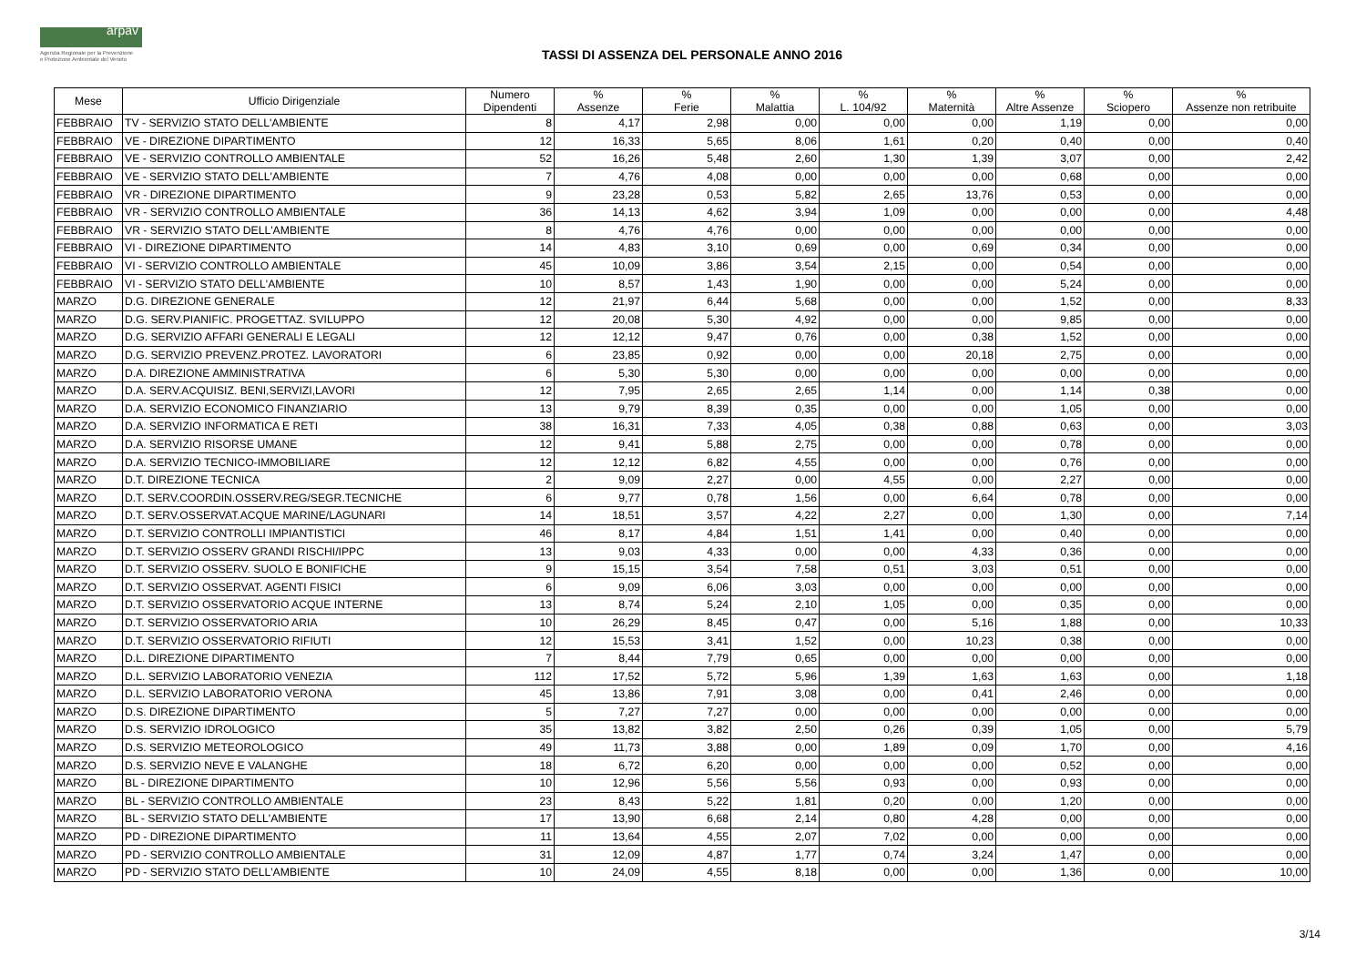arpav
Agenzia Regionale per la Prevenzione
e Protezione Ambientale del Veneto
TASSI DI ASSENZA DEL PERSONALE ANNO 2016
| Mese | Ufficio Dirigenziale | Numero Dipendenti | % Assenze | % Ferie | % Malattia | % L. 104/92 | % Maternità | % Altre Assenze | % Sciopero | % Assenze non retribuite |
| --- | --- | --- | --- | --- | --- | --- | --- | --- | --- | --- |
| FEBBRAIO | TV - SERVIZIO STATO DELL'AMBIENTE | 8 | 4,17 | 2,98 | 0,00 | 0,00 | 0,00 | 1,19 | 0,00 | 0,00 |
| FEBBRAIO | VE - DIREZIONE DIPARTIMENTO | 12 | 16,33 | 5,65 | 8,06 | 1,61 | 0,20 | 0,40 | 0,00 | 0,40 |
| FEBBRAIO | VE - SERVIZIO CONTROLLO AMBIENTALE | 52 | 16,26 | 5,48 | 2,60 | 1,30 | 1,39 | 3,07 | 0,00 | 2,42 |
| FEBBRAIO | VE - SERVIZIO STATO DELL'AMBIENTE | 7 | 4,76 | 4,08 | 0,00 | 0,00 | 0,00 | 0,68 | 0,00 | 0,00 |
| FEBBRAIO | VR - DIREZIONE DIPARTIMENTO | 9 | 23,28 | 0,53 | 5,82 | 2,65 | 13,76 | 0,53 | 0,00 | 0,00 |
| FEBBRAIO | VR - SERVIZIO CONTROLLO AMBIENTALE | 36 | 14,13 | 4,62 | 3,94 | 1,09 | 0,00 | 0,00 | 0,00 | 4,48 |
| FEBBRAIO | VR - SERVIZIO STATO DELL'AMBIENTE | 8 | 4,76 | 4,76 | 0,00 | 0,00 | 0,00 | 0,00 | 0,00 | 0,00 |
| FEBBRAIO | VI - DIREZIONE DIPARTIMENTO | 14 | 4,83 | 3,10 | 0,69 | 0,00 | 0,69 | 0,34 | 0,00 | 0,00 |
| FEBBRAIO | VI - SERVIZIO CONTROLLO AMBIENTALE | 45 | 10,09 | 3,86 | 3,54 | 2,15 | 0,00 | 0,54 | 0,00 | 0,00 |
| FEBBRAIO | VI - SERVIZIO STATO DELL'AMBIENTE | 10 | 8,57 | 1,43 | 1,90 | 0,00 | 0,00 | 5,24 | 0,00 | 0,00 |
| MARZO | D.G. DIREZIONE GENERALE | 12 | 21,97 | 6,44 | 5,68 | 0,00 | 0,00 | 1,52 | 0,00 | 8,33 |
| MARZO | D.G. SERV.PIANIFIC. PROGETTAZ. SVILUPPO | 12 | 20,08 | 5,30 | 4,92 | 0,00 | 0,00 | 9,85 | 0,00 | 0,00 |
| MARZO | D.G. SERVIZIO AFFARI GENERALI E LEGALI | 12 | 12,12 | 9,47 | 0,76 | 0,00 | 0,38 | 1,52 | 0,00 | 0,00 |
| MARZO | D.G. SERVIZIO PREVENZ.PROTEZ. LAVORATORI | 6 | 23,85 | 0,92 | 0,00 | 0,00 | 20,18 | 2,75 | 0,00 | 0,00 |
| MARZO | D.A. DIREZIONE AMMINISTRATIVA | 6 | 5,30 | 5,30 | 0,00 | 0,00 | 0,00 | 0,00 | 0,00 | 0,00 |
| MARZO | D.A. SERV.ACQUISIZ. BENI,SERVIZI,LAVORI | 12 | 7,95 | 2,65 | 2,65 | 1,14 | 0,00 | 1,14 | 0,38 | 0,00 |
| MARZO | D.A. SERVIZIO ECONOMICO FINANZIARIO | 13 | 9,79 | 8,39 | 0,35 | 0,00 | 0,00 | 1,05 | 0,00 | 0,00 |
| MARZO | D.A. SERVIZIO INFORMATICA E RETI | 38 | 16,31 | 7,33 | 4,05 | 0,38 | 0,88 | 0,63 | 0,00 | 3,03 |
| MARZO | D.A. SERVIZIO RISORSE UMANE | 12 | 9,41 | 5,88 | 2,75 | 0,00 | 0,00 | 0,78 | 0,00 | 0,00 |
| MARZO | D.A. SERVIZIO TECNICO-IMMOBILIARE | 12 | 12,12 | 6,82 | 4,55 | 0,00 | 0,00 | 0,76 | 0,00 | 0,00 |
| MARZO | D.T. DIREZIONE TECNICA | 2 | 9,09 | 2,27 | 0,00 | 4,55 | 0,00 | 2,27 | 0,00 | 0,00 |
| MARZO | D.T. SERV.COORDIN.OSSERV.REG/SEGR.TECNICHE | 6 | 9,77 | 0,78 | 1,56 | 0,00 | 6,64 | 0,78 | 0,00 | 0,00 |
| MARZO | D.T. SERV.OSSERVAT.ACQUE MARINE/LAGUNARI | 14 | 18,51 | 3,57 | 4,22 | 2,27 | 0,00 | 1,30 | 0,00 | 7,14 |
| MARZO | D.T. SERVIZIO CONTROLLI IMPIANTISTICI | 46 | 8,17 | 4,84 | 1,51 | 1,41 | 0,00 | 0,40 | 0,00 | 0,00 |
| MARZO | D.T. SERVIZIO OSSERV GRANDI RISCHI/IPPC | 13 | 9,03 | 4,33 | 0,00 | 0,00 | 4,33 | 0,36 | 0,00 | 0,00 |
| MARZO | D.T. SERVIZIO OSSERV. SUOLO E BONIFICHE | 9 | 15,15 | 3,54 | 7,58 | 0,51 | 3,03 | 0,51 | 0,00 | 0,00 |
| MARZO | D.T. SERVIZIO OSSERVAT. AGENTI FISICI | 6 | 9,09 | 6,06 | 3,03 | 0,00 | 0,00 | 0,00 | 0,00 | 0,00 |
| MARZO | D.T. SERVIZIO OSSERVATORIO ACQUE INTERNE | 13 | 8,74 | 5,24 | 2,10 | 1,05 | 0,00 | 0,35 | 0,00 | 0,00 |
| MARZO | D.T. SERVIZIO OSSERVATORIO ARIA | 10 | 26,29 | 8,45 | 0,47 | 0,00 | 5,16 | 1,88 | 0,00 | 10,33 |
| MARZO | D.T. SERVIZIO OSSERVATORIO RIFIUTI | 12 | 15,53 | 3,41 | 1,52 | 0,00 | 10,23 | 0,38 | 0,00 | 0,00 |
| MARZO | D.L. DIREZIONE DIPARTIMENTO | 7 | 8,44 | 7,79 | 0,65 | 0,00 | 0,00 | 0,00 | 0,00 | 0,00 |
| MARZO | D.L. SERVIZIO LABORATORIO VENEZIA | 112 | 17,52 | 5,72 | 5,96 | 1,39 | 1,63 | 1,63 | 0,00 | 1,18 |
| MARZO | D.L. SERVIZIO LABORATORIO VERONA | 45 | 13,86 | 7,91 | 3,08 | 0,00 | 0,41 | 2,46 | 0,00 | 0,00 |
| MARZO | D.S. DIREZIONE DIPARTIMENTO | 5 | 7,27 | 7,27 | 0,00 | 0,00 | 0,00 | 0,00 | 0,00 | 0,00 |
| MARZO | D.S. SERVIZIO IDROLOGICO | 35 | 13,82 | 3,82 | 2,50 | 0,26 | 0,39 | 1,05 | 0,00 | 5,79 |
| MARZO | D.S. SERVIZIO METEOROLOGICO | 49 | 11,73 | 3,88 | 0,00 | 1,89 | 0,09 | 1,70 | 0,00 | 4,16 |
| MARZO | D.S. SERVIZIO NEVE E VALANGHE | 18 | 6,72 | 6,20 | 0,00 | 0,00 | 0,00 | 0,52 | 0,00 | 0,00 |
| MARZO | BL - DIREZIONE DIPARTIMENTO | 10 | 12,96 | 5,56 | 5,56 | 0,93 | 0,00 | 0,93 | 0,00 | 0,00 |
| MARZO | BL - SERVIZIO CONTROLLO AMBIENTALE | 23 | 8,43 | 5,22 | 1,81 | 0,20 | 0,00 | 1,20 | 0,00 | 0,00 |
| MARZO | BL - SERVIZIO STATO DELL'AMBIENTE | 17 | 13,90 | 6,68 | 2,14 | 0,80 | 4,28 | 0,00 | 0,00 | 0,00 |
| MARZO | PD - DIREZIONE DIPARTIMENTO | 11 | 13,64 | 4,55 | 2,07 | 7,02 | 0,00 | 0,00 | 0,00 | 0,00 |
| MARZO | PD - SERVIZIO CONTROLLO AMBIENTALE | 31 | 12,09 | 4,87 | 1,77 | 0,74 | 3,24 | 1,47 | 0,00 | 0,00 |
| MARZO | PD - SERVIZIO STATO DELL'AMBIENTE | 10 | 24,09 | 4,55 | 8,18 | 0,00 | 0,00 | 1,36 | 0,00 | 10,00 |
3/14